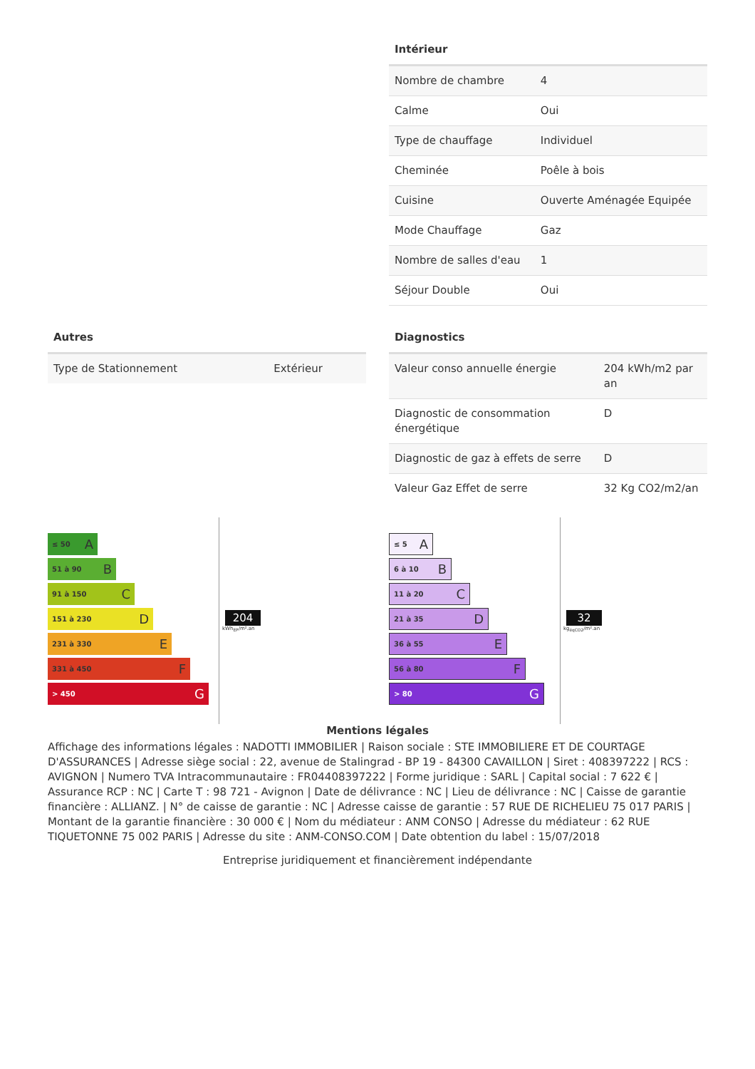Intérieur
| Nombre de chambre | 4 |
| Calme | Oui |
| Type de chauffage | Individuel |
| Cheminée | Poêle à bois |
| Cuisine | Ouverte Aménagée Equipée |
| Mode Chauffage | Gaz |
| Nombre de salles d'eau | 1 |
| Séjour Double | Oui |
Autres
| Type de Stationnement | Extérieur |
Diagnostics
| Valeur conso annuelle énergie | 204 kWh/m2 par an |
| Diagnostic de consommation énergétique | D |
| Diagnostic de gaz à effets de serre | D |
| Valeur Gaz Effet de serre | 32 Kg CO2/m2/an |
≤ 50 A
51 à 90 B
91 à 150 C
151 à 230 D
231 à 330 E
331 à 450 F
> 450 G
204
kWh<sub>EP</sub>/m².an
≤ 5 A
6 à 10 B
11 à 20 C
21 à 35 D
36 à 55 E
56 à 80 F
> 80 G
32
kg<sub>éqCO2</sub>/m².an
Mentions légales
Affichage des informations légales : NADOTTI IMMOBILIER | Raison sociale : STE IMMOBILIERE ET DE COURTAGE D'ASSURANCES | Adresse siège social : 22, avenue de Stalingrad - BP 19 - 84300 CAVAILLON | Siret : 408397222 | RCS : AVIGNON | Numero TVA Intracommunautaire : FR04408397222 | Forme juridique : SARL | Capital social : 7 622 € | Assurance RCP : NC | Carte T : 98 721 - Avignon | Date de délivrance : NC | Lieu de délivrance : NC | Caisse de garantie financière : ALLIANZ. | N° de caisse de garantie : NC | Adresse caisse de garantie : 57 RUE DE RICHELIEU 75 017 PARIS | Montant de la garantie financière : 30 000 € | Nom du médiateur : ANM CONSO | Adresse du médiateur : 62 RUE TIQUETONNE 75 002 PARIS | Adresse du site : ANM-CONSO.COM | Date obtention du label : 15/07/2018
Entreprise juridiquement et financièrement indépendante